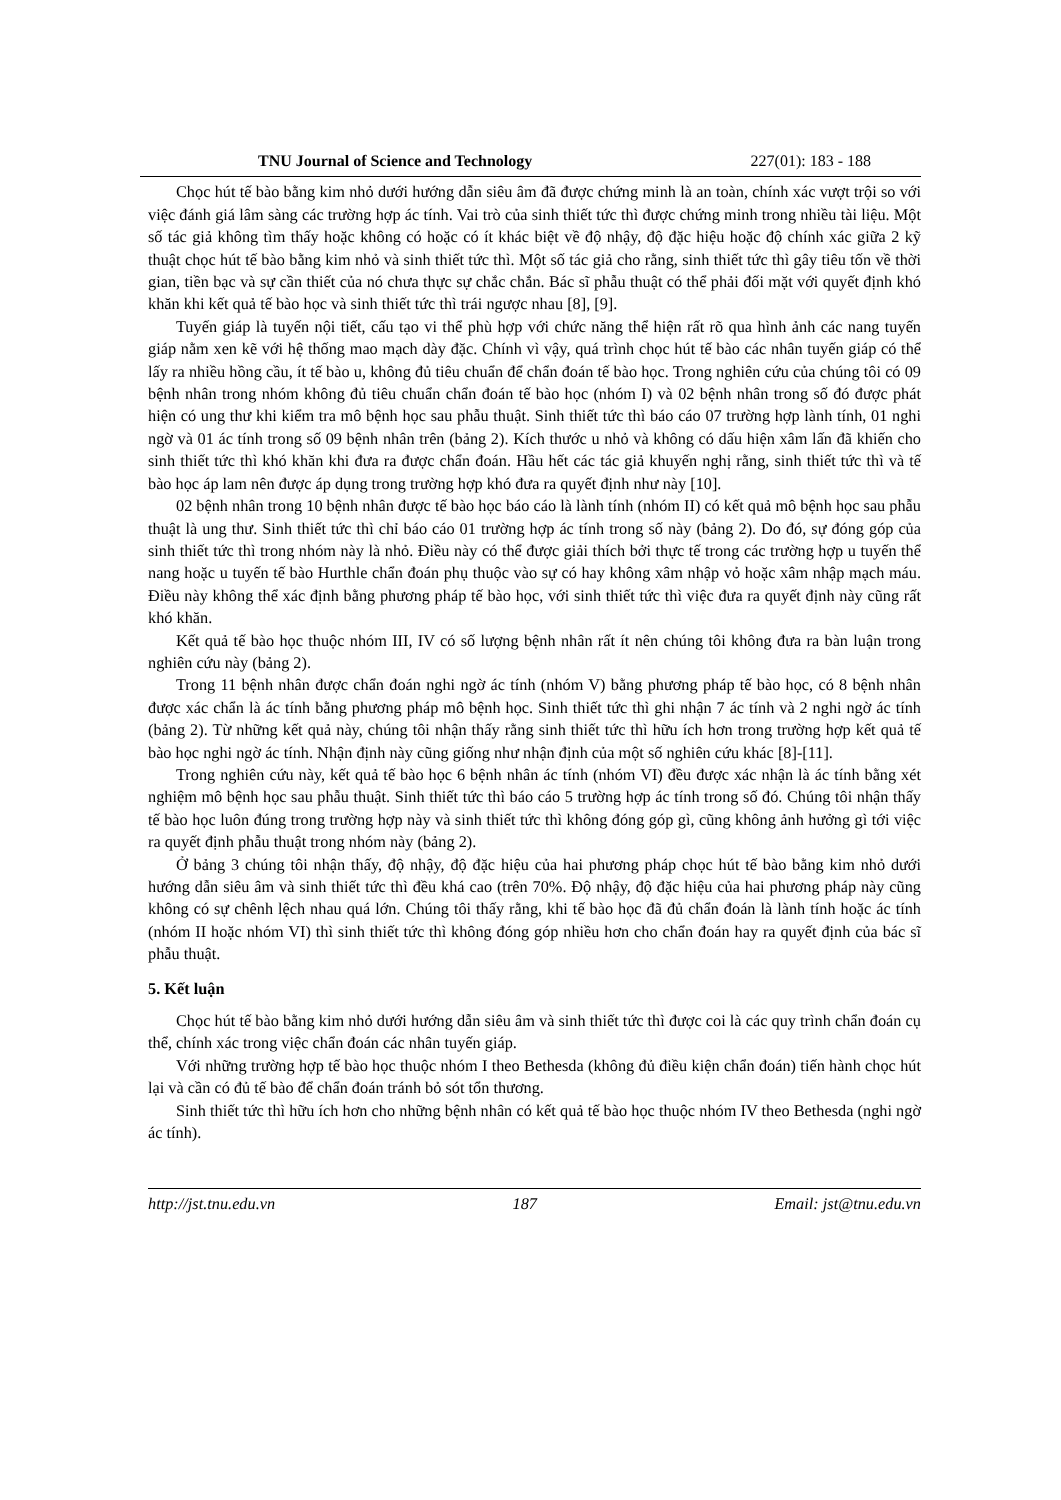TNU Journal of Science and Technology 227(01): 183 - 188
Chọc hút tế bào bằng kim nhỏ dưới hướng dẫn siêu âm đã được chứng minh là an toàn, chính xác vượt trội so với việc đánh giá lâm sàng các trường hợp ác tính. Vai trò của sinh thiết tức thì được chứng minh trong nhiều tài liệu. Một số tác giả không tìm thấy hoặc không có hoặc có ít khác biệt về độ nhậy, độ đặc hiệu hoặc độ chính xác giữa 2 kỹ thuật chọc hút tế bào bằng kim nhỏ và sinh thiết tức thì. Một số tác giả cho rằng, sinh thiết tức thì gây tiêu tốn về thời gian, tiền bạc và sự cần thiết của nó chưa thực sự chắc chắn. Bác sĩ phẫu thuật có thể phải đối mặt với quyết định khó khăn khi kết quả tế bào học và sinh thiết tức thì trái ngược nhau [8], [9].
Tuyến giáp là tuyến nội tiết, cấu tạo vi thể phù hợp với chức năng thể hiện rất rõ qua hình ảnh các nang tuyến giáp nằm xen kẽ với hệ thống mao mạch dày đặc. Chính vì vậy, quá trình chọc hút tế bào các nhân tuyến giáp có thể lấy ra nhiều hồng cầu, ít tế bào u, không đủ tiêu chuẩn để chẩn đoán tế bào học. Trong nghiên cứu của chúng tôi có 09 bệnh nhân trong nhóm không đủ tiêu chuẩn chẩn đoán tế bào học (nhóm I) và 02 bệnh nhân trong số đó được phát hiện có ung thư khi kiểm tra mô bệnh học sau phẫu thuật. Sinh thiết tức thì báo cáo 07 trường hợp lành tính, 01 nghi ngờ và 01 ác tính trong số 09 bệnh nhân trên (bảng 2). Kích thước u nhỏ và không có dấu hiện xâm lấn đã khiến cho sinh thiết tức thì khó khăn khi đưa ra được chẩn đoán. Hầu hết các tác giả khuyến nghị rằng, sinh thiết tức thì và tế bào học áp lam nên được áp dụng trong trường hợp khó đưa ra quyết định như này [10].
02 bệnh nhân trong 10 bệnh nhân được tế bào học báo cáo là lành tính (nhóm II) có kết quả mô bệnh học sau phẫu thuật là ung thư. Sinh thiết tức thì chỉ báo cáo 01 trường hợp ác tính trong số này (bảng 2). Do đó, sự đóng góp của sinh thiết tức thì trong nhóm này là nhỏ. Điều này có thể được giải thích bởi thực tế trong các trường hợp u tuyến thể nang hoặc u tuyến tế bào Hurthle chẩn đoán phụ thuộc vào sự có hay không xâm nhập vỏ hoặc xâm nhập mạch máu. Điều này không thể xác định bằng phương pháp tế bào học, với sinh thiết tức thì việc đưa ra quyết định này cũng rất khó khăn.
Kết quả tế bào học thuộc nhóm III, IV có số lượng bệnh nhân rất ít nên chúng tôi không đưa ra bàn luận trong nghiên cứu này (bảng 2).
Trong 11 bệnh nhân được chẩn đoán nghi ngờ ác tính (nhóm V) bằng phương pháp tế bào học, có 8 bệnh nhân được xác chẩn là ác tính bằng phương pháp mô bệnh học. Sinh thiết tức thì ghi nhận 7 ác tính và 2 nghi ngờ ác tính (bảng 2). Từ những kết quả này, chúng tôi nhận thấy rằng sinh thiết tức thì hữu ích hơn trong trường hợp kết quả tế bào học nghi ngờ ác tính. Nhận định này cũng giống như nhận định của một số nghiên cứu khác [8]-[11].
Trong nghiên cứu này, kết quả tế bào học 6 bệnh nhân ác tính (nhóm VI) đều được xác nhận là ác tính bằng xét nghiệm mô bệnh học sau phẫu thuật. Sinh thiết tức thì báo cáo 5 trường hợp ác tính trong số đó. Chúng tôi nhận thấy tế bào học luôn đúng trong trường hợp này và sinh thiết tức thì không đóng góp gì, cũng không ảnh hưởng gì tới việc ra quyết định phẫu thuật trong nhóm này (bảng 2).
Ở bảng 3 chúng tôi nhận thấy, độ nhậy, độ đặc hiệu của hai phương pháp chọc hút tế bào bằng kim nhỏ dưới hướng dẫn siêu âm và sinh thiết tức thì đều khá cao (trên 70%. Độ nhậy, độ đặc hiệu của hai phương pháp này cũng không có sự chênh lệch nhau quá lớn. Chúng tôi thấy rằng, khi tế bào học đã đủ chẩn đoán là lành tính hoặc ác tính (nhóm II hoặc nhóm VI) thì sinh thiết tức thì không đóng góp nhiều hơn cho chẩn đoán hay ra quyết định của bác sĩ phẫu thuật.
5. Kết luận
Chọc hút tế bào bằng kim nhỏ dưới hướng dẫn siêu âm và sinh thiết tức thì được coi là các quy trình chẩn đoán cụ thể, chính xác trong việc chẩn đoán các nhân tuyến giáp.
Với những trường hợp tế bào học thuộc nhóm I theo Bethesda (không đủ điều kiện chẩn đoán) tiến hành chọc hút lại và cần có đủ tế bào để chẩn đoán tránh bỏ sót tổn thương.
Sinh thiết tức thì hữu ích hơn cho những bệnh nhân có kết quả tế bào học thuộc nhóm IV theo Bethesda (nghi ngờ ác tính).
http://jst.tnu.edu.vn 187 Email: jst@tnu.edu.vn